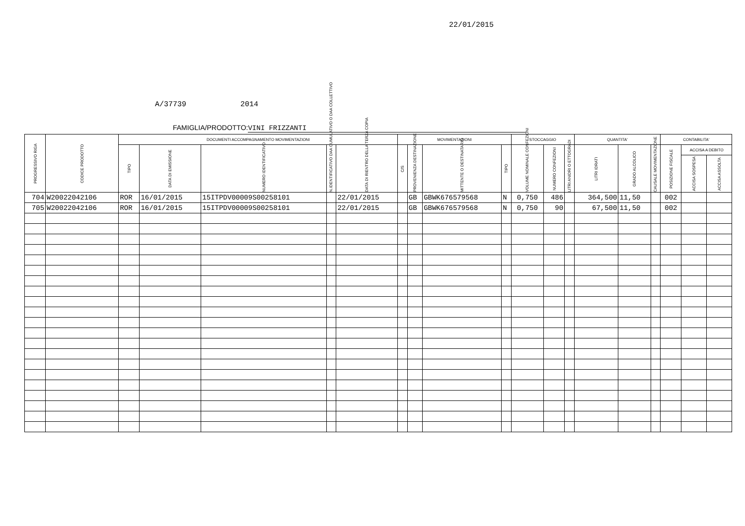22/01/2015
A/37739 2014
FAMIGLIA/PRODOTTO: VINI FRIZZANTI
| PROGRESSIVO RIGA | CODICE PRODOTTO | DOCUMENTI ACCOMPAGNAMENTO MOVIMENTAZIONI | | | | | MOVIMENTAZIONI | | | | STOCCAGGIO | | | QUANTITA' | | | CONTABILITA' | | |
| --- | --- | --- | --- | --- | --- | --- | --- | --- | --- | --- | --- | --- | --- | --- | --- | --- | --- | --- | --- |
| | | TIPO | DATA DI EMISSIONE | NUMERO IDENTIFICATIVO | N.IDENTIFICATIVO DAA CUMULATIVO O DAA COLLETTIVO | DATA DI RIENTRO DELLA TERZA COPIA | C/S | PROVENIENZA DESTINAZIONE | MITTENTE O DESTINATARIO | TIPO | VOLUME NOMINALE CONFEZIONI | NUMERO CONFEZIONI | LITRI ANIDRI O ETTOGRADI | LITRI IDRATI | GRADO ALCOLICO | CAUSALE MOVIMENTAZIONE | POSIZIONE FISCALE | ACCISA A DEBITO | |
| | | | | | | | | | | | | | | | | | | ACCISA SOSPESA | ACCISA ASSOLTA |
| 704 | W20022042106 | ROR | 16/01/2015 | 15ITPDV00009S00258101 | | 22/01/2015 | | GB | GBWK676579568 | N | 0,750 | 486 | | 364,500 | 11,50 | | 002 | | |
| 705 | W20022042106 | ROR | 16/01/2015 | 15ITPDV00009S00258101 | | 22/01/2015 | | GB | GBWK676579568 | N | 0,750 | 90 | | 67,500 | 11,50 | | 002 | | |